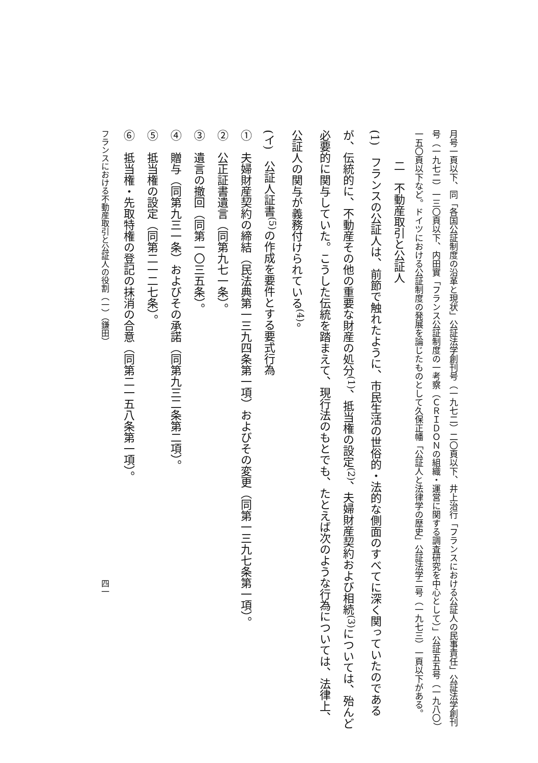月号一頁以下、同「各国公証制度の沿革と現状」公証法学創刊号（一九七二）二〇頁以下、井上治行「フランスにおける公証人の民事責任」公証法学創刊号（一九七二）一三〇頁以下、内田實「フランス公証制度の一考察（ＣＲＩＤＯＮの組織・運営に関する調査研究を中心として）」公証五五号（一九八〇）一五〇頁以下など。ドイツにおける公証制度の発展を論じたものとして久保正幡「公証人と法律学の歴史」公証法学二号（一九七三）一頁以下がある。
二　不動産取引と公証人
(1)　フランスの公証人は、前節で触れたように、市民生活の世俗的・法的な側面のすべてに深く関っていたのであるが、伝統的に、不動産その他の重要な財産の処分<sup>(1)</sup>、抵当権の設定<sup>(2)</sup>、夫婦財産契約および相続<sup>(3)</sup>については、殆んど必要的に関与していた。こうした伝統を踏まえて、現行法のもとでも、たとえば次のような行為については、法律上、公証人の関与が義務付けられている<sup>(4)</sup>。
(イ)　公証人証書<sup>(5)</sup>の作成を要件とする要式行為
①　夫婦財産契約の締結（民法典第一三九四条第一項）およびその変更（同第一三九七条第一項）。
②　公正証書遺言（同第九七一条）。
③　遺言の撤回（同第一〇三五条）。
④　贈与（同第九三一条）およびその承諾（同第九三二条第二項）。
⑤　抵当権の設定（同第二一二七条）。
⑥　抵当権・先取特権の登記の抹消の合意（同第二一五八条第一項）。
フランスにおける不動産取引と公証人の役割（一）（鎌田） 四一